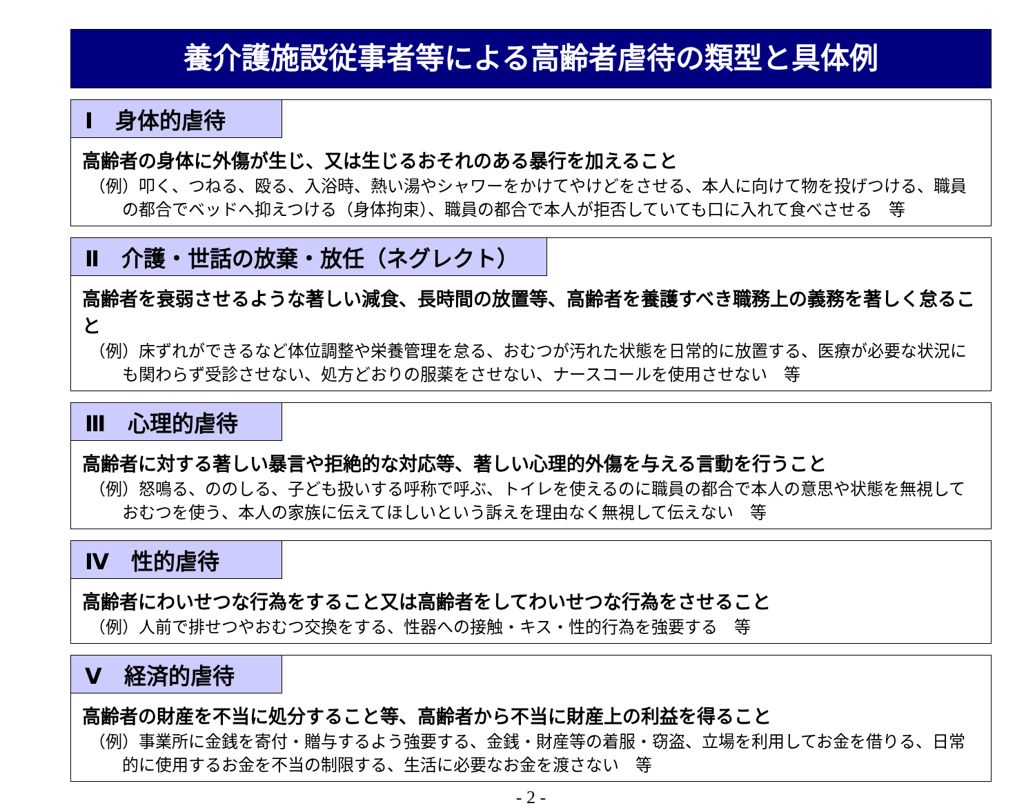養介護施設従事者等による高齢者虐待の類型と具体例
Ⅰ　身体的虐待
高齢者の身体に外傷が生じ、又は生じるおそれのある暴行を加えること
（例）叩く、つねる、殴る、入浴時、熱い湯やシャワーをかけてやけどをさせる、本人に向けて物を投げつける、職員の都合でベッドへ抑えつける（身体拘束）、職員の都合で本人が拒否していても口に入れて食べさせる　等
Ⅱ　介護・世話の放棄・放任（ネグレクト）
高齢者を衰弱させるような著しい減食、長時間の放置等、高齢者を養護すべき職務上の義務を著しく怠ること
（例）床ずれができるなど体位調整や栄養管理を怠る、おむつが汚れた状態を日常的に放置する、医療が必要な状況にも関わらず受診させない、処方どおりの服薬をさせない、ナースコールを使用させない　等
Ⅲ　心理的虐待
高齢者に対する著しい暴言や拒絶的な対応等、著しい心理的外傷を与える言動を行うこと
（例）怒鳴る、ののしる、子ども扱いする呼称で呼ぶ、トイレを使えるのに職員の都合で本人の意思や状態を無視しておむつを使う、本人の家族に伝えてほしいという訴えを理由なく無視して伝えない　等
Ⅳ　性的虐待
高齢者にわいせつな行為をすること又は高齢者をしてわいせつな行為をさせること
（例）人前で排せつやおむつ交換をする、性器への接触・キス・性的行為を強要する　等
Ⅴ　経済的虐待
高齢者の財産を不当に処分すること等、高齢者から不当に財産上の利益を得ること
（例）事業所に金銭を寄付・贈与するよう強要する、金銭・財産等の着服・窃盗、立場を利用してお金を借りる、日常的に使用するお金を不当の制限する、生活に必要なお金を渡さない　等
- 2 -